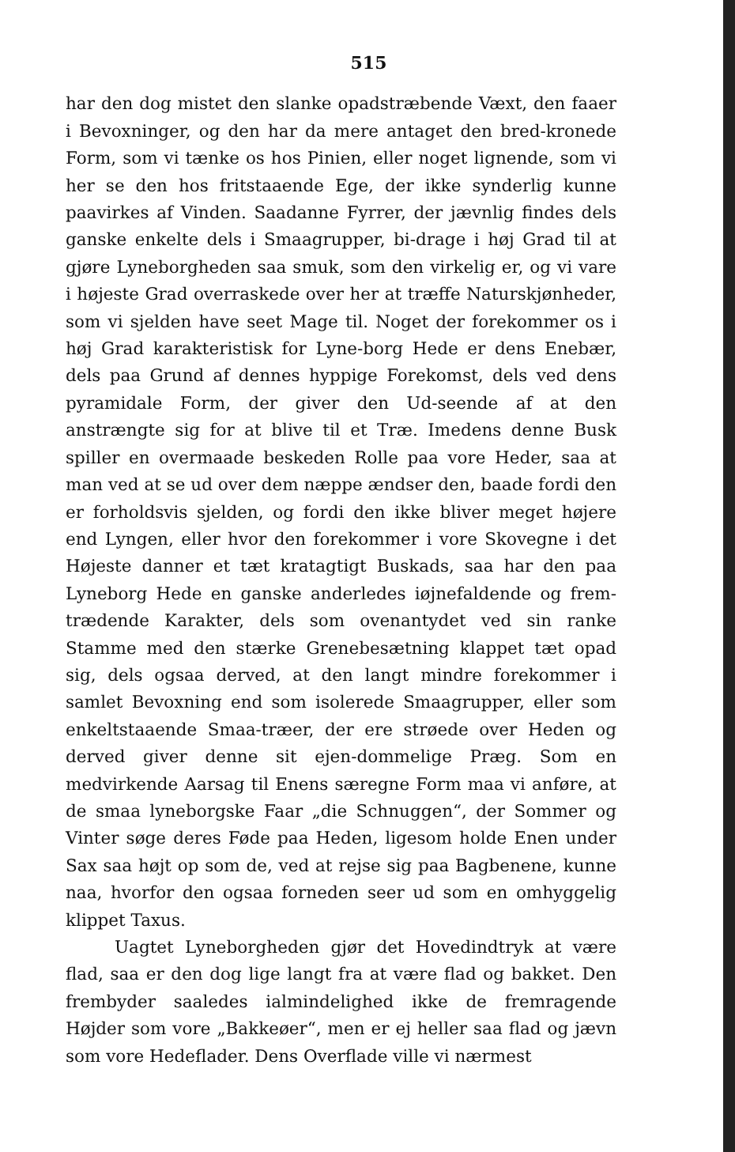515
har den dog mistet den slanke opadstræbende Væxt, den faaer i Bevoxninger, og den har da mere antaget den bred-kronede Form, som vi tænke os hos Pinien, eller noget lignende, som vi her se den hos fritstaaende Ege, der ikke synderlig kunne paavirkes af Vinden. Saadanne Fyrrer, der jævnlig findes dels ganske enkelte dels i Smaagrupper, bi-drage i høj Grad til at gjøre Lyneborgheden saa smuk, som den virkelig er, og vi vare i højeste Grad overraskede over her at træffe Naturskjønheder, som vi sjelden have seet Mage til. Noget der forekommer os i høj Grad karakteristisk for Lyne-borg Hede er dens Enebær, dels paa Grund af dennes hyppige Forekomst, dels ved dens pyramidale Form, der giver den Ud-seende af at den anstrængte sig for at blive til et Træ. Imedens denne Busk spiller en overmaade beskeden Rolle paa vore Heder, saa at man ved at se ud over dem næppe ændser den, baade fordi den er forholdsvis sjelden, og fordi den ikke bliver meget højere end Lyngen, eller hvor den forekommer i vore Skovegne i det Højeste danner et tæt kratagtigt Buskads, saa har den paa Lyneborg Hede en ganske anderledes iøjnefaldende og frem-trædende Karakter, dels som ovenantydet ved sin ranke Stamme med den stærke Grenebesætning klappet tæt opad sig, dels ogsaa derved, at den langt mindre forekommer i samlet Bevoxning end som isolerede Smaagrupper, eller som enkeltstaaende Smaa-træer, der ere strøede over Heden og derved giver denne sit ejen-dommelige Præg. Som en medvirkende Aarsag til Enens særegne Form maa vi anføre, at de smaa lyneborgske Faar „die Schnuggen“, der Sommer og Vinter søge deres Føde paa Heden, ligesom holde Enen under Sax saa højt op som de, ved at rejse sig paa Bagbenene, kunne naa, hvorfor den ogsaa forneden seer ud som en omhyggelig klippet Taxus.
Uagtet Lyneborgheden gjør det Hovedindtryk at være flad, saa er den dog lige langt fra at være flad og bakket. Den frembyder saaledes ialmindelighed ikke de fremragende Højder som vore „Bakkeøer“, men er ej heller saa flad og jævn som vore Hedeflader. Dens Overflade ville vi nærmest